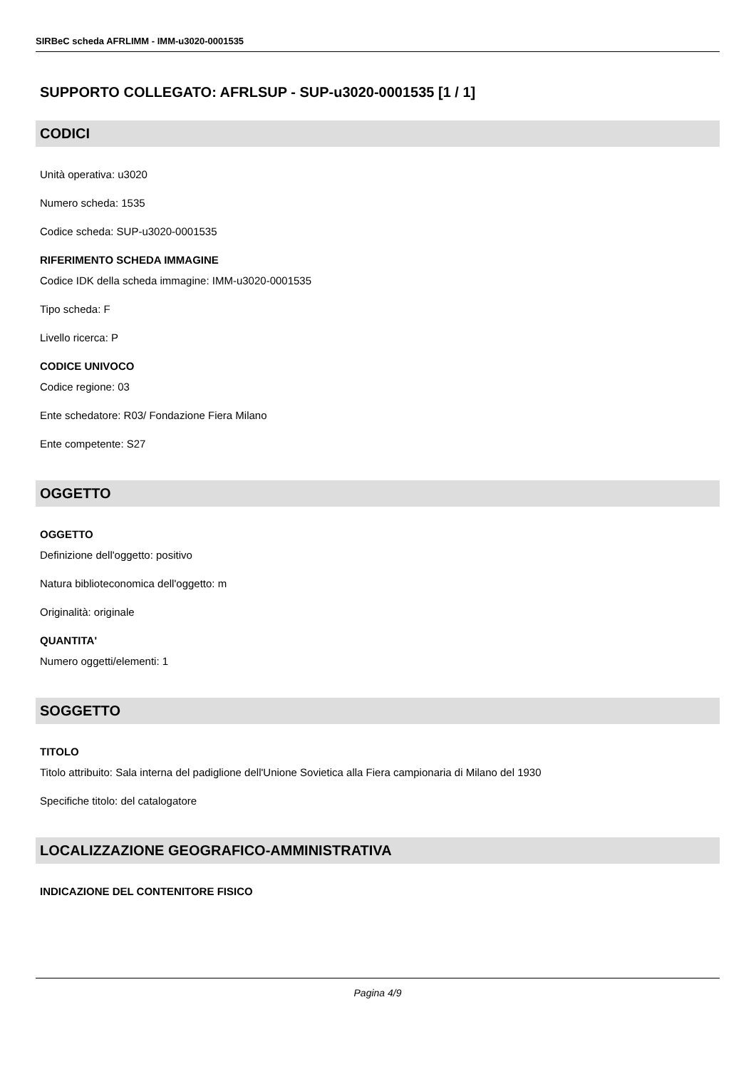SIRBeC scheda AFRLIMM - IMM-u3020-0001535
SUPPORTO COLLEGATO: AFRLSUP - SUP-u3020-0001535 [1 / 1]
CODICI
Unità operativa: u3020
Numero scheda: 1535
Codice scheda: SUP-u3020-0001535
RIFERIMENTO SCHEDA IMMAGINE
Codice IDK della scheda immagine: IMM-u3020-0001535
Tipo scheda: F
Livello ricerca: P
CODICE UNIVOCO
Codice regione: 03
Ente schedatore: R03/ Fondazione Fiera Milano
Ente competente: S27
OGGETTO
OGGETTO
Definizione dell'oggetto: positivo
Natura biblioteconomica dell'oggetto: m
Originalità: originale
QUANTITA'
Numero oggetti/elementi: 1
SOGGETTO
TITOLO
Titolo attribuito: Sala interna del padiglione dell'Unione Sovietica alla Fiera campionaria di Milano del 1930
Specifiche titolo: del catalogatore
LOCALIZZAZIONE GEOGRAFICO-AMMINISTRATIVA
INDICAZIONE DEL CONTENITORE FISICO
Pagina 4/9